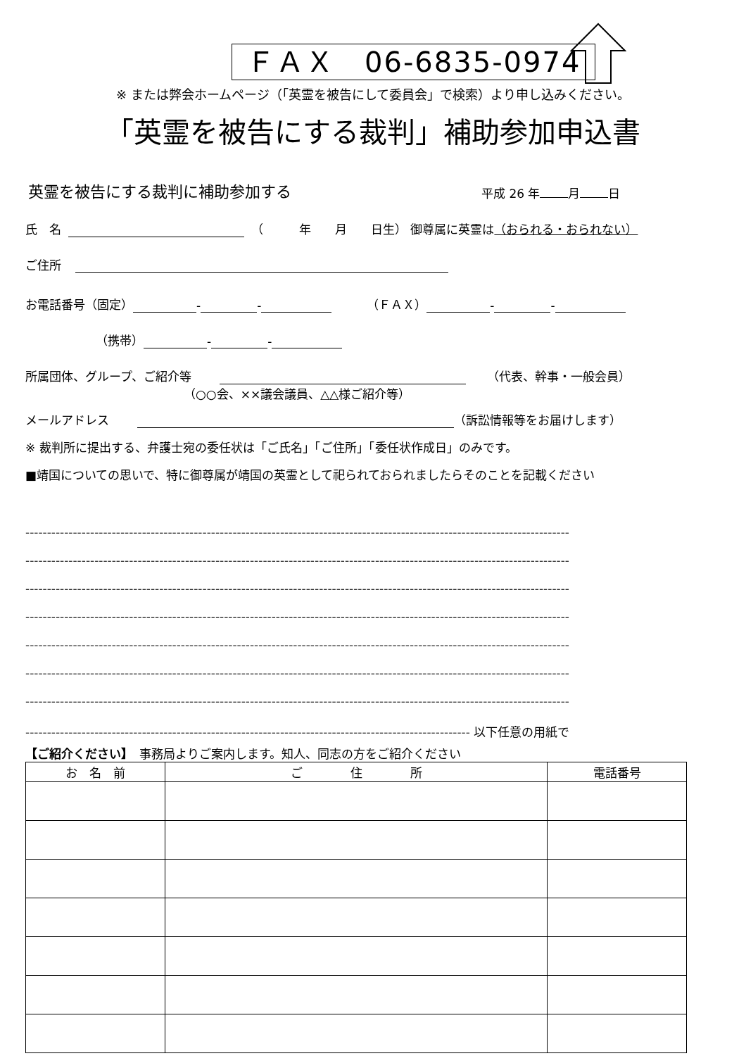ＦＡＸ　06-6835-0974
※ または弊会ホームページ（「英霊を被告にして委員会」で検索）より申し込みください。
「英霊を被告にする裁判」補助参加申込書
英霊を被告にする裁判に補助参加する 平成 26 年 月 日
氏　名 （　　　年　　月　　日生） 御尊属に英霊は （おられる・おられない）
ご住所
お電話番号（固定） - - （ＦＡＸ） - -
（携帯） - -
所属団体、グループ、ご紹介等 （代表、幹事・一般会員）
（○○会、××議会議員、△△様ご紹介等）
メールアドレス （訴訟情報等をお届けします）
※ 裁判所に提出する、弁護士宛の委任状は「ご氏名」「ご住所」「委任状作成日」のみです。
■靖国についての思いで、特に御尊属が靖国の英霊として祀られておられましたらそのことを記載ください
------------------------------------------------------------------------------------------------------------------------------
------------------------------------------------------------------------------------------------------------------------------
------------------------------------------------------------------------------------------------------------------------------
------------------------------------------------------------------------------------------------------------------------------
------------------------------------------------------------------------------------------------------------------------------
------------------------------------------------------------------------------------------------------------------------------
------------------------------------------------------------------------------------------------------------------------------
------------------------------------------------------------------------------------------------------- 以下任意の用紙で
【ご紹介ください】　事務局よりご案内します。知人、同志の方をご紹介ください
| お 名 前 | ご 住 所 | 電話番号 |
| --- | --- | --- |